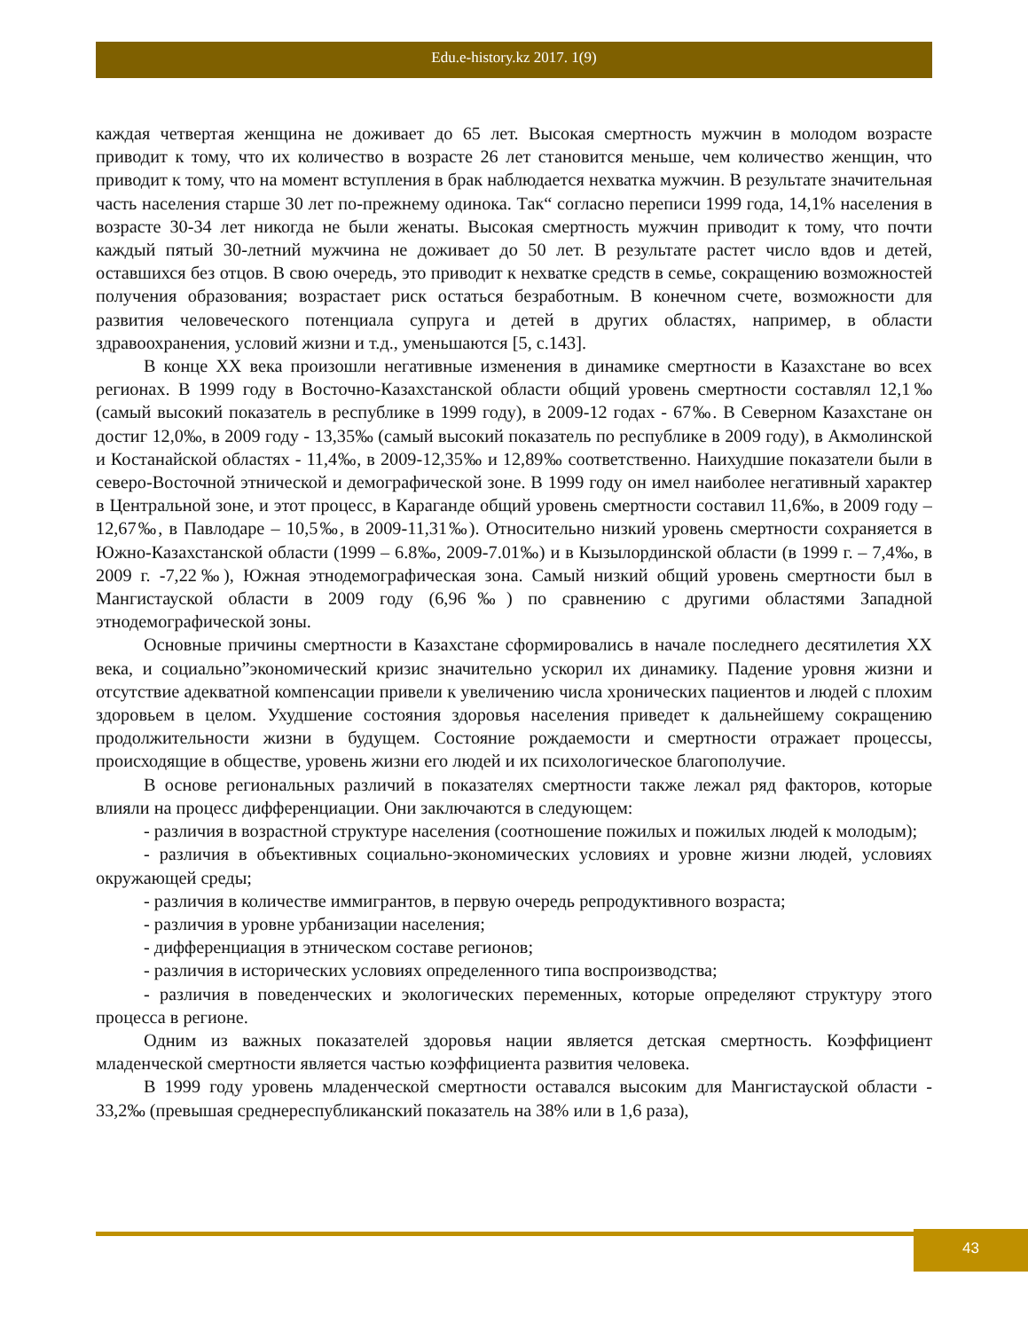Edu.e-history.kz 2017. 1(9)
каждая четвертая женщина не доживает до 65 лет. Высокая смертность мужчин в молодом возрасте приводит к тому, что их количество в возрасте 26 лет становится меньше, чем количество женщин, что приводит к тому, что на момент вступления в брак наблюдается нехватка мужчин. В результате значительная часть населения старше 30 лет по-прежнему одинока. Так“ согласно переписи 1999 года, 14,1% населения в возрасте 30-34 лет никогда не были женаты. Высокая смертность мужчин приводит к тому, что почти каждый пятый 30-летний мужчина не доживает до 50 лет. В результате растет число вдов и детей, оставшихся без отцов. В свою очередь, это приводит к нехватке средств в семье, сокращению возможностей получения образования; возрастает риск остаться безработным. В конечном счете, возможности для развития человеческого потенциала супруга и детей в других областях, например, в области здравоохранения, условий жизни и т.д., уменьшаются [5, с.143].
В конце XX века произошли негативные изменения в динамике смертности в Казахстане во всех регионах. В 1999 году в Восточно-Казахстанской области общий уровень смертности составлял 12,1‰ (самый высокий показатель в республике в 1999 году), в 2009-12 годах - 67‰. В Северном Казахстане он достиг 12,0‰, в 2009 году - 13,35‰ (самый высокий показатель по республике в 2009 году), в Акмолинской и Костанайской областях - 11,4‰, в 2009-12,35‰ и 12,89‰ соответственно. Наихудшие показатели были в северо-Восточной этнической и демографической зоне. В 1999 году он имел наиболее негативный характер в Центральной зоне, и этот процесс, в Караганде общий уровень смертности составил 11,6‰, в 2009 году – 12,67‰, в Павлодаре – 10,5‰, в 2009-11,31‰). Относительно низкий уровень смертности сохраняется в Южно-Казахстанской области (1999 – 6.8‰, 2009-7.01‰) и в Кызылординской области (в 1999 г. – 7,4‰, в 2009 г. -7,22‰), Южная этнодемографическая зона. Самый низкий общий уровень смертности был в Мангистауской области в 2009 году (6,96‰) по сравнению с другими областями Западной этнодемографической зоны.
Основные причины смертности в Казахстане сформировались в начале последнего десятилетия XX века, и социально”экономический кризис значительно ускорил их динамику. Падение уровня жизни и отсутствие адекватной компенсации привели к увеличению числа хронических пациентов и людей с плохим здоровьем в целом. Ухудшение состояния здоровья населения приведет к дальнейшему сокращению продолжительности жизни в будущем. Состояние рождаемости и смертности отражает процессы, происходящие в обществе, уровень жизни его людей и их психологическое благополучие.
В основе региональных различий в показателях смертности также лежал ряд факторов, которые влияли на процесс дифференциации. Они заключаются в следующем:
- различия в возрастной структуре населения (соотношение пожилых и пожилых людей к молодым);
- различия в объективных социально-экономических условиях и уровне жизни людей, условиях окружающей среды;
- различия в количестве иммигрантов, в первую очередь репродуктивного возраста;
- различия в уровне урбанизации населения;
- дифференциация в этническом составе регионов;
- различия в исторических условиях определенного типа воспроизводства;
- различия в поведенческих и экологических переменных, которые определяют структуру этого процесса в регионе.
Одним из важных показателей здоровья нации является детская смертность. Коэффициент младенческой смертности является частью коэффициента развития человека.
В 1999 году уровень младенческой смертности оставался высоким для Мангистауской области - 33,2‰ (превышая среднереспубликанский показатель на 38% или в 1,6 раза),
43